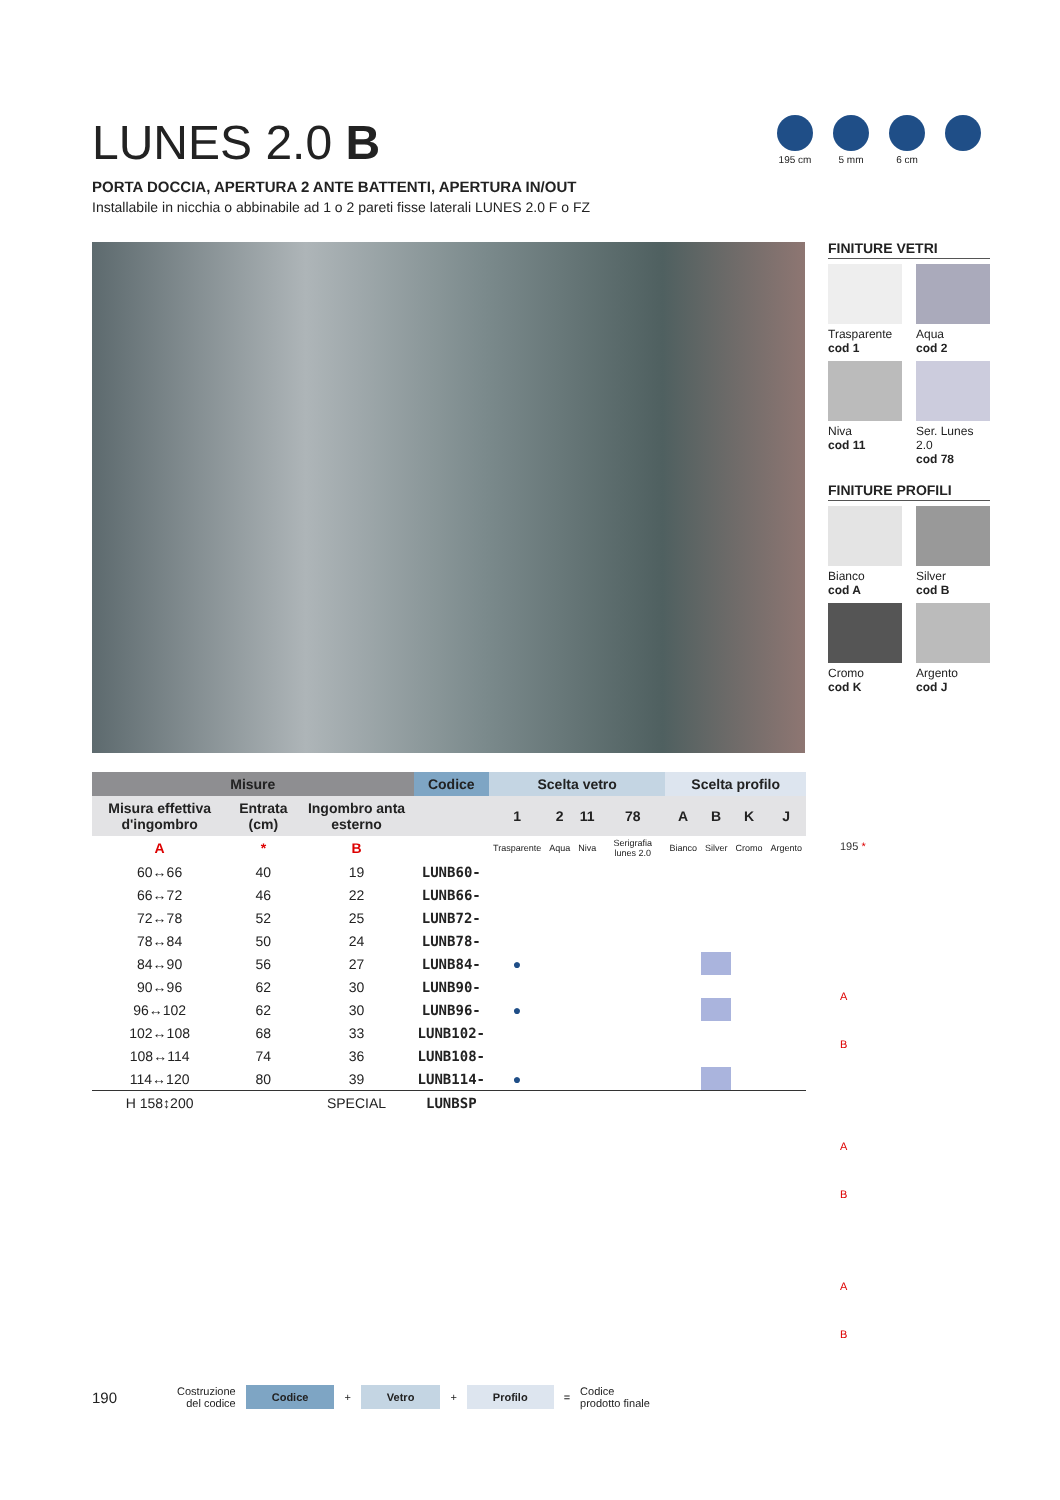LUNES 2.0 B
PORTA DOCCIA, APERTURA 2 ANTE BATTENTI, APERTURA IN/OUT
Installabile in nicchia o abbinabile ad 1 o 2 pareti fisse laterali LUNES 2.0 F o FZ
195 cm 5 mm 6 cm
FINITURE VETRI
Trasparente
cod 1
Aqua
cod 2
Niva
cod 11
Ser. Lunes 2.0
cod 78
FINITURE PROFILI
Bianco
cod A
Silver
cod B
Cromo
cod K
Argento
cod J
| Misure | | | Codice | Scelta vetro | | | | Scelta profilo | | | |
| --- | --- | --- | --- | --- | --- | --- | --- | --- | --- | --- | --- |
| Misura effettiva d'ingombro | Entrata (cm) | Ingombro anta esterno | | 1 | 2 | 11 | 78 | A | B | K | J |
| A | * | B | | Trasparente | Aqua | Niva | Serigrafia lunes 2.0 | Bianco | Silver | Cromo | Argento |
| 60↔66 | 40 | 19 | LUNB60- | | | | | | | | |
| 66↔72 | 46 | 22 | LUNB66- | | | | | | | | |
| 72↔78 | 52 | 25 | LUNB72- | | | | | | | | |
| 78↔84 | 50 | 24 | LUNB78- | | | | | | | | |
| 84↔90 | 56 | 27 | LUNB84- | ● | | | | | | | |
| 90↔96 | 62 | 30 | LUNB90- | | | | | | | | |
| 96↔102 | 62 | 30 | LUNB96- | ● | | | | | | | |
| 102↔108 | 68 | 33 | LUNB102- | | | | | | | | |
| 108↔114 | 74 | 36 | LUNB108- | | | | | | | | |
| 114↔120 | 80 | 39 | LUNB114- | ● | | | | | | | |
| H 158↕200 | | SPECIAL | LUNBSP | | | | | | | | |
195 *
A
B
A
B
A
B
190 Costruzione
del codice Codice + Vetro + Profilo = Codice
prodotto finale